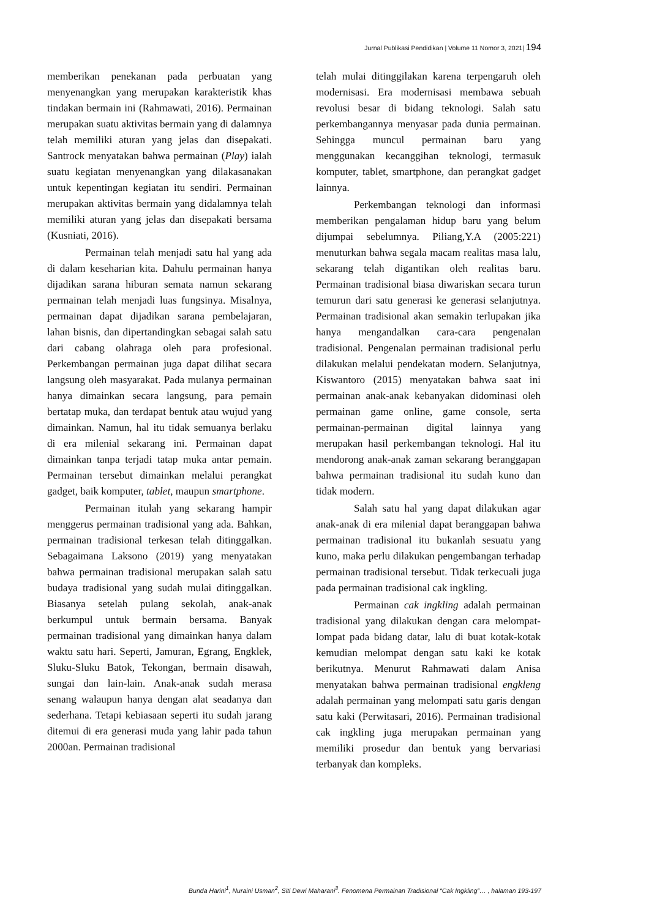Jurnal Publikasi Pendidikan | Volume 11 Nomor 3, 2021| 194
memberikan penekanan pada perbuatan yang menyenangkan yang merupakan karakteristik khas tindakan bermain ini (Rahmawati, 2016). Permainan merupakan suatu aktivitas bermain yang di dalamnya telah memiliki aturan yang jelas dan disepakati. Santrock menyatakan bahwa permainan (Play) ialah suatu kegiatan menyenangkan yang dilakasanakan untuk kepentingan kegiatan itu sendiri. Permainan merupakan aktivitas bermain yang didalamnya telah memiliki aturan yang jelas dan disepakati bersama (Kusniati, 2016).
Permainan telah menjadi satu hal yang ada di dalam keseharian kita. Dahulu permainan hanya dijadikan sarana hiburan semata namun sekarang permainan telah menjadi luas fungsinya. Misalnya, permainan dapat dijadikan sarana pembelajaran, lahan bisnis, dan dipertandingkan sebagai salah satu dari cabang olahraga oleh para profesional. Perkembangan permainan juga dapat dilihat secara langsung oleh masyarakat. Pada mulanya permainan hanya dimainkan secara langsung, para pemain bertatap muka, dan terdapat bentuk atau wujud yang dimainkan. Namun, hal itu tidak semuanya berlaku di era milenial sekarang ini. Permainan dapat dimainkan tanpa terjadi tatap muka antar pemain. Permainan tersebut dimainkan melalui perangkat gadget, baik komputer, tablet, maupun smartphone.
Permainan itulah yang sekarang hampir menggerus permainan tradisional yang ada. Bahkan, permainan tradisional terkesan telah ditinggalkan. Sebagaimana Laksono (2019) yang menyatakan bahwa permainan tradisional merupakan salah satu budaya tradisional yang sudah mulai ditinggalkan. Biasanya setelah pulang sekolah, anak-anak berkumpul untuk bermain bersama. Banyak permainan tradisional yang dimainkan hanya dalam waktu satu hari. Seperti, Jamuran, Egrang, Engklek, Sluku-Sluku Batok, Tekongan, bermain disawah, sungai dan lain-lain. Anak-anak sudah merasa senang walaupun hanya dengan alat seadanya dan sederhana. Tetapi kebiasaan seperti itu sudah jarang ditemui di era generasi muda yang lahir pada tahun 2000an. Permainan tradisional
telah mulai ditinggilakan karena terpengaruh oleh modernisasi. Era modernisasi membawa sebuah revolusi besar di bidang teknologi. Salah satu perkembangannya menyasar pada dunia permainan. Sehingga muncul permainan baru yang menggunakan kecanggihan teknologi, termasuk komputer, tablet, smartphone, dan perangkat gadget lainnya.
Perkembangan teknologi dan informasi memberikan pengalaman hidup baru yang belum dijumpai sebelumnya. Piliang,Y.A (2005:221) menuturkan bahwa segala macam realitas masa lalu, sekarang telah digantikan oleh realitas baru. Permainan tradisional biasa diwariskan secara turun temurun dari satu generasi ke generasi selanjutnya. Permainan tradisional akan semakin terlupakan jika hanya mengandalkan cara-cara pengenalan tradisional. Pengenalan permainan tradisional perlu dilakukan melalui pendekatan modern. Selanjutnya, Kiswantoro (2015) menyatakan bahwa saat ini permainan anak-anak kebanyakan didominasi oleh permainan game online, game console, serta permainan-permainan digital lainnya yang merupakan hasil perkembangan teknologi. Hal itu mendorong anak-anak zaman sekarang beranggapan bahwa permainan tradisional itu sudah kuno dan tidak modern.
Salah satu hal yang dapat dilakukan agar anak-anak di era milenial dapat beranggapan bahwa permainan tradisional itu bukanlah sesuatu yang kuno, maka perlu dilakukan pengembangan terhadap permainan tradisional tersebut. Tidak terkecuali juga pada permainan tradisional cak ingkling.
Permainan cak ingkling adalah permainan tradisional yang dilakukan dengan cara melompat-lompat pada bidang datar, lalu di buat kotak-kotak kemudian melompat dengan satu kaki ke kotak berikutnya. Menurut Rahmawati dalam Anisa menyatakan bahwa permainan tradisional engkleng adalah permainan yang melompati satu garis dengan satu kaki (Perwitasari, 2016). Permainan tradisional cak ingkling juga merupakan permainan yang memiliki prosedur dan bentuk yang bervariasi terbanyak dan kompleks.
Bunda Harini<sup>1</sup>, Nuraini Usman<sup>2</sup>, Siti Dewi Maharani<sup>3</sup>. Fenomena Permainan Tradisional “Cak Ingkling”… , halaman 193-197